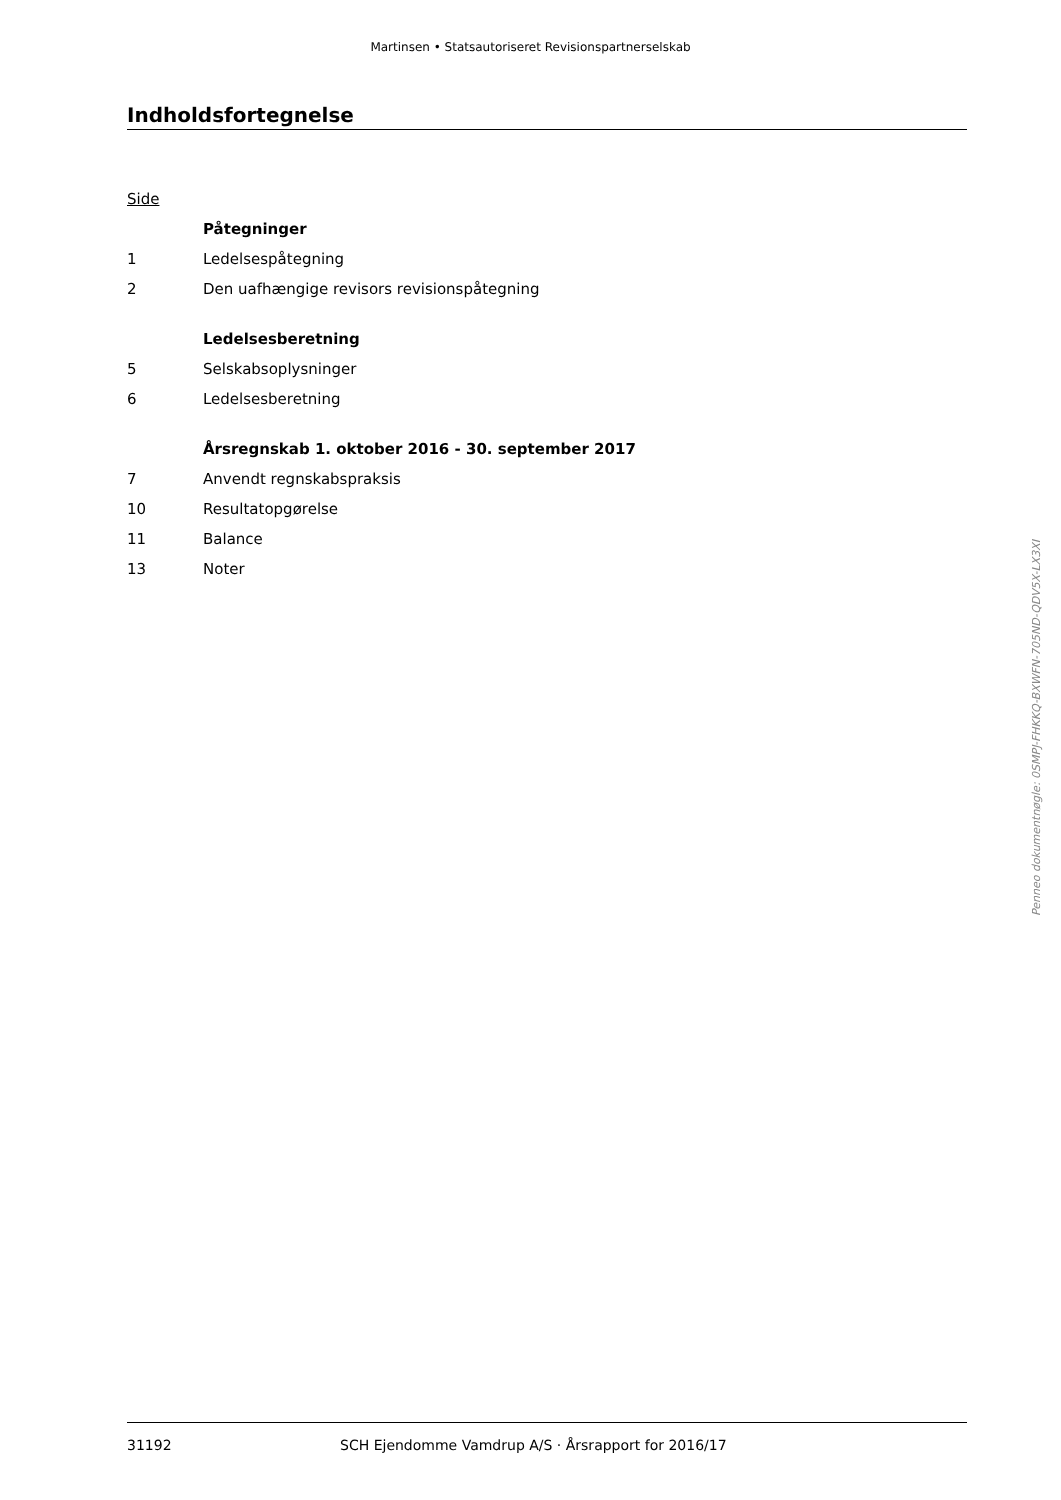Martinsen • Statsautoriseret Revisionspartnerselskab
Indholdsfortegnelse
Side
Påtegninger
1 Ledelsespåtegning
2 Den uafhængige revisors revisionspåtegning
Ledelsesberetning
5 Selskabsoplysninger
6 Ledelsesberetning
Årsregnskab 1. oktober 2016 - 30. september 2017
7 Anvendt regnskabspraksis
10 Resultatopgørelse
11 Balance
13 Noter
Penneo dokumentnøgle: 0SMPJ-FHKKQ-BXWFN-705ND-QDV5X-LX3XI
31192 SCH Ejendomme Vamdrup A/S · Årsrapport for 2016/17